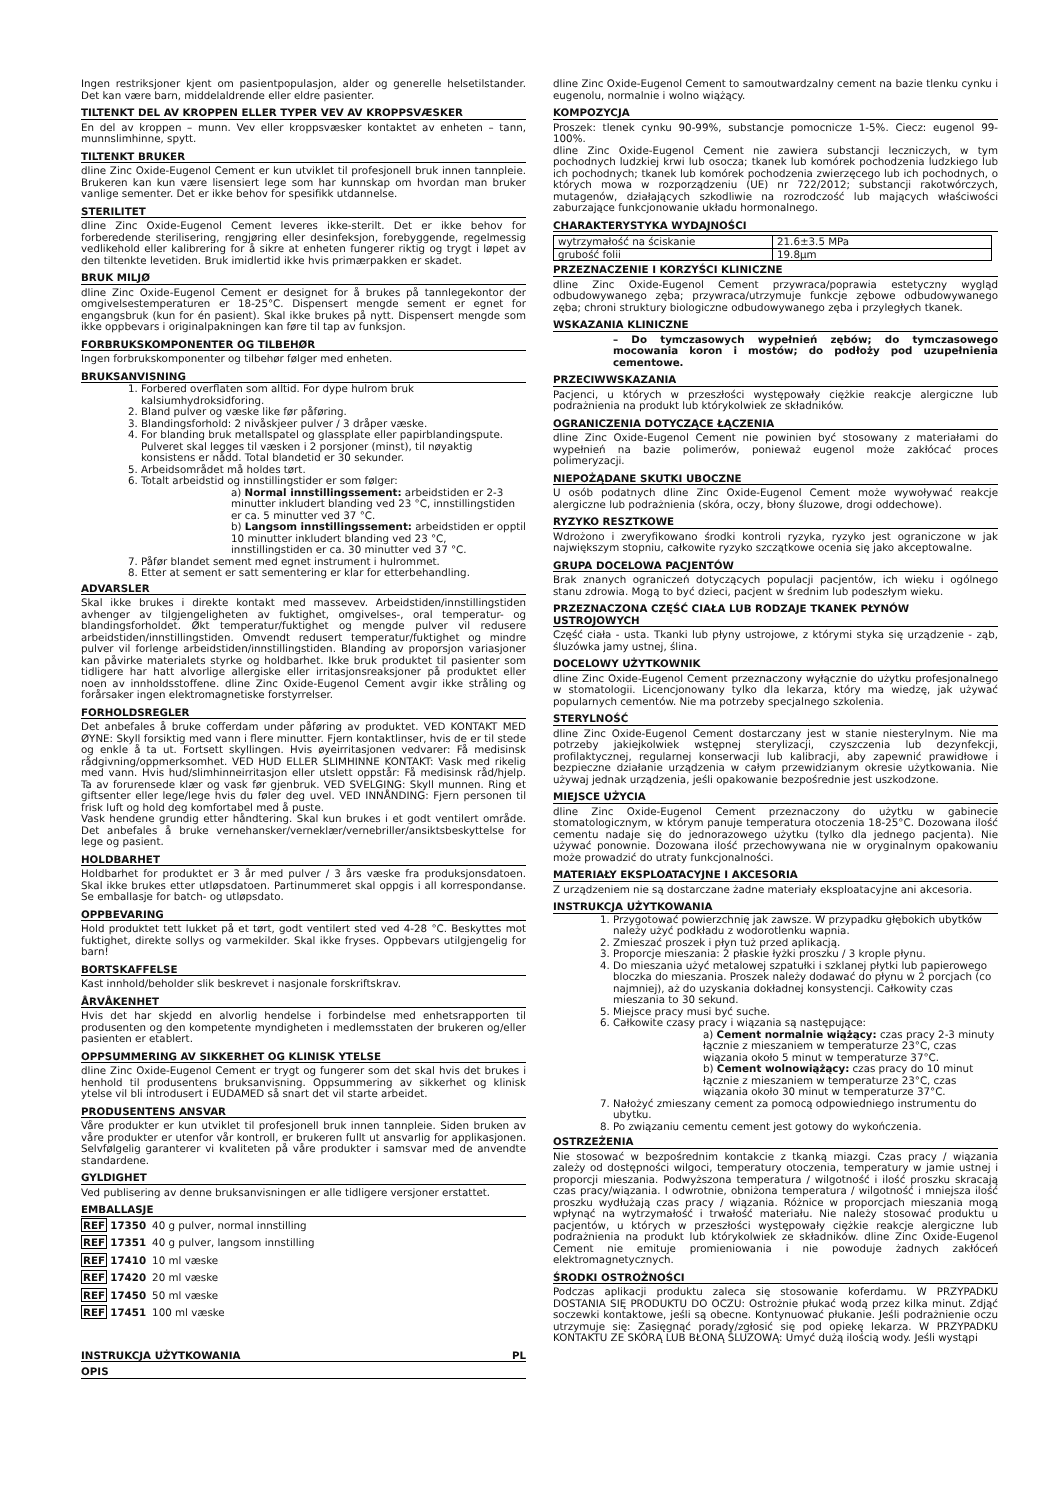Ingen restriksjoner kjent om pasientpopulasjon, alder og generelle helsetilstander. Det kan være barn, middelaldrende eller eldre pasienter.
TILTENKT DEL AV KROPPEN ELLER TYPER VEV AV KROPPSVÆSKER
En del av kroppen – munn. Vev eller kroppsvæsker kontaktet av enheten – tann, munnslimhinne, spytt.
TILTENKT BRUKER
dline Zinc Oxide-Eugenol Cement er kun utviklet til profesjonell bruk innen tannpleie. Brukeren kan kun være lisensiert lege som har kunnskap om hvordan man bruker vanlige sementer. Det er ikke behov for spesifikk utdannelse.
STERILITET
dline Zinc Oxide-Eugenol Cement leveres ikke-sterilt. Det er ikke behov for forberedende sterilisering, rengjøring eller desinfeksjon, forebyggende, regelmessig vedlikehold eller kalibrering for å sikre at enheten fungerer riktig og trygt i løpet av den tiltenkte levetiden. Bruk imidlertid ikke hvis primærpakken er skadet.
BRUK MILJØ
dline Zinc Oxide-Eugenol Cement er designet for å brukes på tannlegekontor der omgivelsestemperaturen er 18-25°C. Dispensert mengde sement er egnet for engangsbruk (kun for én pasient). Skal ikke brukes på nytt. Dispensert mengde som ikke oppbevars i originalpakningen kan føre til tap av funksjon.
FORBRUKSKOMPONENTER OG TILBEHØR
Ingen forbrukskomponenter og tilbehør følger med enheten.
BRUKSANVISNING
1. Forbered overflaten som alltid. For dype hulrom bruk kalsiumhydroksidforing.
2. Bland pulver og væske like før påføring.
3. Blandingsforhold: 2 nivåskjeer pulver / 3 dråper væske.
4. For blanding bruk metallspatel og glassplate eller papirblandingspute. Pulveret skal legges til væsken i 2 porsjoner (minst), til nøyaktig konsistens er nådd. Total blandetid er 30 sekunder.
5. Arbeidsområdet må holdes tørt.
6. Totalt arbeidstid og innstillingstider er som følger:
a) Normal innstillingssement: arbeidstiden er 2-3 minutter inkludert blanding ved 23 °C, innstillingstiden er ca. 5 minutter ved 37 °C.
b) Langsom innstillingssement: arbeidstiden er opptil 10 minutter inkludert blanding ved 23 °C, innstillingstiden er ca. 30 minutter ved 37 °C.
7. Påfør blandet sement med egnet instrument i hulrommet.
8. Etter at sement er satt sementering er klar for etterbehandling.
ADVARSLER
Skal ikke brukes i direkte kontakt med massevev. Arbeidstiden/innstillingstiden avhenger av tilgjengeligheten av fuktighet, omgivelses-, oral temperatur- og blandingsforholdet. Økt temperatur/fuktighet og mengde pulver vil redusere arbeidstiden/innstillingstiden. Omvendt redusert temperatur/fuktighet og mindre pulver vil forlenge arbeidstiden/innstillingstiden. Blanding av proporsjon variasjoner kan påvirke materialets styrke og holdbarhet. Ikke bruk produktet til pasienter som tidligere har hatt alvorlige allergiske eller irritasjonsreaksjoner på produktet eller noen av innholdsstoffene. dline Zinc Oxide-Eugenol Cement avgir ikke stråling og forårsaker ingen elektromagnetiske forstyrrelser.
FORHOLDSREGLER
Det anbefales å bruke cofferdam under påføring av produktet. VED KONTAKT MED ØYNE: Skyll forsiktig med vann i flere minutter. Fjern kontaktlinser, hvis de er til stede og enkle å ta ut. Fortsett skyllingen. Hvis øyeirritasjonen vedvarer: Få medisinsk rådgivning/oppmerksomhet. VED HUD ELLER SLIMHINNE KONTAKT: Vask med rikelig med vann. Hvis hud/slimhinneirritasjon eller utslett oppstår: Få medisinsk råd/hjelp. Ta av forurensede klær og vask før gjenbruk. VED SVELGING: Skyll munnen. Ring et giftsenter eller lege/lege hvis du føler deg uvel. VED INNÅNDING: Fjern personen til frisk luft og hold deg komfortabel med å puste.
Vask hendene grundig etter håndtering. Skal kun brukes i et godt ventilert område. Det anbefales å bruke vernehansker/verneklær/vernebriller/ansiktsbeskyttelse for lege og pasient.
HOLDBARHET
Holdbarhet for produktet er 3 år med pulver / 3 års væske fra produksjonsdatoen. Skal ikke brukes etter utløpsdatoen. Partinummeret skal oppgis i all korrespondanse. Se emballasje for batch- og utløpsdato.
OPPBEVARING
Hold produktet tett lukket på et tørt, godt ventilert sted ved 4-28 °C. Beskyttes mot fuktighet, direkte sollys og varmekilder. Skal ikke fryses. Oppbevars utilgjengelig for barn!
BORTSKAFFELSE
Kast innhold/beholder slik beskrevet i nasjonale forskriftskrav.
ÅRVÅKENHET
Hvis det har skjedd en alvorlig hendelse i forbindelse med enhetsrapporten til produsenten og den kompetente myndigheten i medlemsstaten der brukeren og/eller pasienten er etablert.
OPPSUMMERING AV SIKKERHET OG KLINISK YTELSE
dline Zinc Oxide-Eugenol Cement er trygt og fungerer som det skal hvis det brukes i henhold til produsentens bruksanvisning. Oppsummering av sikkerhet og klinisk ytelse vil bli introdusert i EUDAMED så snart det vil starte arbeidet.
PRODUSENTENS ANSVAR
Våre produkter er kun utviklet til profesjonell bruk innen tannpleie. Siden bruken av våre produkter er utenfor vår kontroll, er brukeren fullt ut ansvarlig for applikasjonen. Selvfølgelig garanterer vi kvaliteten på våre produkter i samsvar med de anvendte standardene.
GYLDIGHET
Ved publisering av denne bruksanvisningen er alle tidligere versjoner erstattet.
EMBALLASJE
| REF 17350 | 40 g pulver, normal innstilling |
| REF 17351 | 40 g pulver, langsom innstilling |
| REF 17410 | 10 ml væske |
| REF 17420 | 20 ml væske |
| REF 17450 | 50 ml væske |
| REF 17451 | 100 ml væske |
INSTRUKCJA UŻYTKOWANIA PL
OPIS
dline Zinc Oxide-Eugenol Cement to samoutwardzalny cement na bazie tlenku cynku i eugenolu, normalnie i wolno wiążący.
KOMPOZYCJA
Proszek: tlenek cynku 90-99%, substancje pomocnicze 1-5%. Ciecz: eugenol 99-100%.
dline Zinc Oxide-Eugenol Cement nie zawiera substancji leczniczych, w tym pochodnych ludzkiej krwi lub osocza; tkanek lub komórek pochodzenia ludzkiego lub ich pochodnych; tkanek lub komórek pochodzenia zwierzęcego lub ich pochodnych, o których mowa w rozporządzeniu (UE) nr 722/2012; substancji rakotwórczych, mutagenów, działających szkodliwie na rozrodczość lub mających właściwości zaburzające funkcjonowanie układu hormonalnego.
CHARAKTERYSTYKA WYDAJNOŚCI
| wytrzymałość na ściskanie | 21.6±3.5 MPa |
| grubość folii | 19.8µm |
PRZEZNACZENIE I KORZYŚCI KLINICZNE
dline Zinc Oxide-Eugenol Cement przywraca/poprawia estetyczny wygląd odbudowywanego zęba; przywraca/utrzymuje funkcje zębowe odbudowywanego zęba; chroni struktury biologiczne odbudowywanego zęba i przyległych tkanek.
WSKAZANIA KLINICZNE
– Do tymczasowych wypełnień zębów; do tymczasowego mocowania koron i mostów; do podłoży pod uzupełnienia cementowe.
PRZECIWWSKAZANIA
Pacjenci, u których w przeszłości występowały ciężkie reakcje alergiczne lub podrażnienia na produkt lub którykolwiek ze składników.
OGRANICZENIA DOTYCZĄCE ŁĄCZENIA
dline Zinc Oxide-Eugenol Cement nie powinien być stosowany z materiałami do wypełnień na bazie polimerów, ponieważ eugenol może zakłócać proces polimeryzacji.
NIEPOŻĄDANE SKUTKI UBOCZNE
U osób podatnych dline Zinc Oxide-Eugenol Cement może wywoływać reakcje alergiczne lub podrażnienia (skóra, oczy, błony śluzowe, drogi oddechowe).
RYZYKO RESZTKOWE
Wdrożono i zweryfikowano środki kontroli ryzyka, ryzyko jest ograniczone w jak największym stopniu, całkowite ryzyko szczątkowe ocenia się jako akceptowalne.
GRUPA DOCELOWA PACJENTÓW
Brak znanych ograniczeń dotyczących populacji pacjentów, ich wieku i ogólnego stanu zdrowia. Mogą to być dzieci, pacjent w średnim lub podeszłym wieku.
PRZEZNACZONA CZĘŚĆ CIAŁA LUB RODZAJE TKANEK PŁYNÓW USTROJOWYCH
Część ciała - usta. Tkanki lub płyny ustrojowe, z którymi styka się urządzenie - ząb, śluzówka jamy ustnej, ślina.
DOCELOWY UŻYTKOWNIK
dline Zinc Oxide-Eugenol Cement przeznaczony wyłącznie do użytku profesjonalnego w stomatologii. Licencjonowany tylko dla lekarza, który ma wiedzę, jak używać popularnych cementów. Nie ma potrzeby specjalnego szkolenia.
STERYLNOŚĆ
dline Zinc Oxide-Eugenol Cement dostarczany jest w stanie niesterylnym. Nie ma potrzeby jakiejkolwiek wstępnej sterylizacji, czyszczenia lub dezynfekcji, profilaktycznej, regularnej konserwacji lub kalibracji, aby zapewnić prawidłowe i bezpieczne działanie urządzenia w całym przewidzianym okresie użytkowania. Nie używaj jednak urządzenia, jeśli opakowanie bezpośrednie jest uszkodzone.
MIEJSCE UŻYCIA
dline Zinc Oxide-Eugenol Cement przeznaczony do użytku w gabinecie stomatologicznym, w którym panuje temperatura otoczenia 18-25°C. Dozowana ilość cementu nadaje się do jednorazowego użytku (tylko dla jednego pacjenta). Nie używać ponownie. Dozowana ilość przechowywana nie w oryginalnym opakowaniu może prowadzić do utraty funkcjonalności.
MATERIAŁY EKSPLOATACYJNE I AKCESORIA
Z urządzeniem nie są dostarczane żadne materiały eksploatacyjne ani akcesoria.
INSTRUKCJA UŻYTKOWANIA
1. Przygotować powierzchnię jak zawsze. W przypadku głębokich ubytków należy użyć podkładu z wodorotlenku wapnia.
2. Zmieszać proszek i płyn tuż przed aplikacją.
3. Proporcje mieszania: 2 płaskie łyżki proszku / 3 krople płynu.
4. Do mieszania użyć metalowej szpatułki i szklanej płytki lub papierowego bloczka do mieszania. Proszek należy dodawać do płynu w 2 porcjach (co najmniej), aż do uzyskania dokładnej konsystencji. Całkowity czas mieszania to 30 sekund.
5. Miejsce pracy musi być suche.
6. Całkowite czasy pracy i wiązania są następujące:
a) Cement normalnie wiążący: czas pracy 2-3 minuty łącznie z mieszaniem w temperaturze 23°C, czas wiązania około 5 minut w temperaturze 37°C.
b) Cement wolnowiążący: czas pracy do 10 minut łącznie z mieszaniem w temperaturze 23°C, czas wiązania około 30 minut w temperaturze 37°C.
7. Nałożyć zmieszany cement za pomocą odpowiedniego instrumentu do ubytku.
8. Po związaniu cementu cement jest gotowy do wykończenia.
OSTRZEŻENIA
Nie stosować w bezpośrednim kontakcie z tkanką miazgi. Czas pracy / wiązania zależy od dostępności wilgoci, temperatury otoczenia, temperatury w jamie ustnej i proporcji mieszania. Podwyższona temperatura / wilgotność i ilość proszku skracają czas pracy/wiązania. I odwrotnie, obniżona temperatura / wilgotność i mniejsza ilość proszku wydłużają czas pracy / wiązania. Różnice w proporcjach mieszania mogą wpłynąć na wytrzymałość i trwałość materiału. Nie należy stosować produktu u pacjentów, u których w przeszłości występowały ciężkie reakcje alergiczne lub podrażnienia na produkt lub którykolwiek ze składników. dline Zinc Oxide-Eugenol Cement nie emituje promieniowania i nie powoduje żadnych zakłóceń elektromagnetycznych.
ŚRODKI OSTROŻNOŚCI
Podczas aplikacji produktu zaleca się stosowanie koferdamu. W PRZYPADKU DOSTANIA SIĘ PRODUKTU DO OCZU: Ostrożnie płukać wodą przez kilka minut. Zdjąć soczewki kontaktowe, jeśli są obecne. Kontynuować płukanie. Jeśli podrażnienie oczu utrzymuje się: Zasięgnąć porady/zgłosić się pod opiekę lekarza. W PRZYPADKU KONTAKTU ZE SKÓRĄ LUB BŁONĄ ŚLUZOWĄ: Umyć dużą ilością wody. Jeśli wystąpi